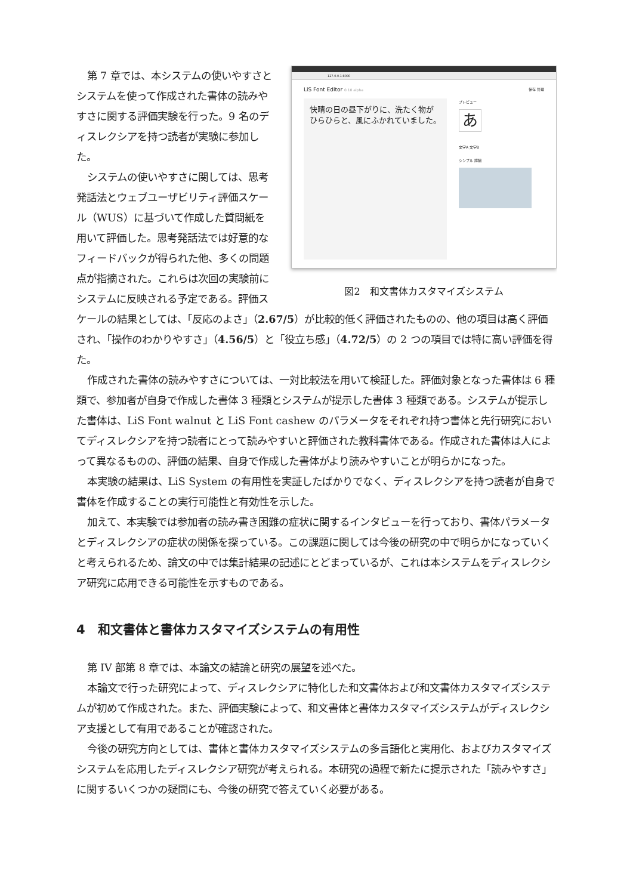127.0.0.1:8080
LiS Font Editor 0.10 alpha 保存 管理
快晴の日の昼下がりに、洗たく物がひらひらと、風にふかれていました。
プレビュー
あ
文字A 文字B
シンプル 詳細
図2　和文書体カスタマイズシステム
第 7 章では、本システムの使いやすさとシステムを使って作成された書体の読みやすさに関する評価実験を行った。9 名のディスレクシアを持つ読者が実験に参加した。
システムの使いやすさに関しては、思考発話法とウェブユーザビリティ評価スケール（WUS）に基づいて作成した質問紙を用いて評価した。思考発話法では好意的なフィードバックが得られた他、多くの問題点が指摘された。これらは次回の実験前にシステムに反映される予定である。評価スケールの結果としては、「反応のよさ」（2.67/5）が比較的低く評価されたものの、他の項目は高く評価され、「操作のわかりやすさ」（4.56/5）と「役立ち感」（4.72/5）の 2 つの項目では特に高い評価を得た。
作成された書体の読みやすさについては、一対比較法を用いて検証した。評価対象となった書体は 6 種類で、参加者が自身で作成した書体 3 種類とシステムが提示した書体 3 種類である。システムが提示した書体は、LiS Font walnut と LiS Font cashew のパラメータをそれぞれ持つ書体と先行研究においてディスレクシアを持つ読者にとって読みやすいと評価された教科書体である。作成された書体は人によって異なるものの、評価の結果、自身で作成した書体がより読みやすいことが明らかになった。
本実験の結果は、LiS System の有用性を実証したばかりでなく、ディスレクシアを持つ読者が自身で書体を作成することの実行可能性と有効性を示した。
加えて、本実験では参加者の読み書き困難の症状に関するインタビューを行っており、書体パラメータとディスレクシアの症状の関係を探っている。この課題に関しては今後の研究の中で明らかになっていくと考えられるため、論文の中では集計結果の記述にとどまっているが、これは本システムをディスレクシア研究に応用できる可能性を示すものである。
4　和文書体と書体カスタマイズシステムの有用性
第 IV 部第 8 章では、本論文の結論と研究の展望を述べた。
本論文で行った研究によって、ディスレクシアに特化した和文書体および和文書体カスタマイズシステムが初めて作成された。また、評価実験によって、和文書体と書体カスタマイズシステムがディスレクシア支援として有用であることが確認された。
今後の研究方向としては、書体と書体カスタマイズシステムの多言語化と実用化、およびカスタマイズシステムを応用したディスレクシア研究が考えられる。本研究の過程で新たに提示された「読みやすさ」に関するいくつかの疑問にも、今後の研究で答えていく必要がある。